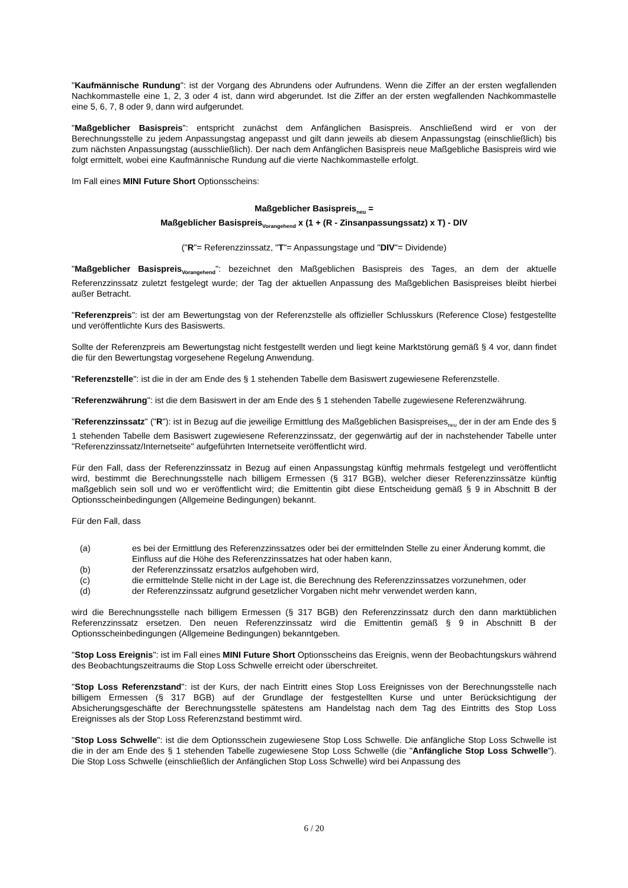"Kaufmännische Rundung": ist der Vorgang des Abrundens oder Aufrundens. Wenn die Ziffer an der ersten wegfallenden Nachkommastelle eine 1, 2, 3 oder 4 ist, dann wird abgerundet. Ist die Ziffer an der ersten wegfallenden Nachkommastelle eine 5, 6, 7, 8 oder 9, dann wird aufgerundet.
"Maßgeblicher Basispreis": entspricht zunächst dem Anfänglichen Basispreis. Anschließend wird er von der Berechnungsstelle zu jedem Anpassungstag angepasst und gilt dann jeweils ab diesem Anpassungstag (einschließlich) bis zum nächsten Anpassungstag (ausschließlich). Der nach dem Anfänglichen Basispreis neue Maßgebliche Basispreis wird wie folgt ermittelt, wobei eine Kaufmännische Rundung auf die vierte Nachkommastelle erfolgt.
Im Fall eines MINI Future Short Optionsscheins:
Maßgeblicher Basispreis<sub>neu</sub> =
Maßgeblicher Basispreis<sub>Vorangehend</sub> x (1 + (R - Zinsanpassungssatz) x T) - DIV
("R"= Referenzzinssatz, "T"= Anpassungstage und "DIV"= Dividende)
"Maßgeblicher Basispreis<sub>Vorangehend</sub>": bezeichnet den Maßgeblichen Basispreis des Tages, an dem der aktuelle Referenzzinssatz zuletzt festgelegt wurde; der Tag der aktuellen Anpassung des Maßgeblichen Basispreises bleibt hierbei außer Betracht.
"Referenzpreis": ist der am Bewertungstag von der Referenzstelle als offizieller Schlusskurs (Reference Close) festgestellte und veröffentlichte Kurs des Basiswerts.
Sollte der Referenzpreis am Bewertungstag nicht festgestellt werden und liegt keine Marktstörung gemäß § 4 vor, dann findet die für den Bewertungstag vorgesehene Regelung Anwendung.
"Referenzstelle": ist die in der am Ende des § 1 stehenden Tabelle dem Basiswert zugewiesene Referenzstelle.
"Referenzwährung": ist die dem Basiswert in der am Ende des § 1 stehenden Tabelle zugewiesene Referenzwährung.
"Referenzzinssatz" ("R"): ist in Bezug auf die jeweilige Ermittlung des Maßgeblichen Basispreises<sub>neu</sub> der in der am Ende des § 1 stehenden Tabelle dem Basiswert zugewiesene Referenzzinssatz, der gegenwärtig auf der in nachstehender Tabelle unter "Referenzzinssatz/Internetseite" aufgeführten Internetseite veröffentlicht wird.
Für den Fall, dass der Referenzzinssatz in Bezug auf einen Anpassungstag künftig mehrmals festgelegt und veröffentlicht wird, bestimmt die Berechnungsstelle nach billigem Ermessen (§ 317 BGB), welcher dieser Referenzzinssätze künftig maßgeblich sein soll und wo er veröffentlicht wird; die Emittentin gibt diese Entscheidung gemäß § 9 in Abschnitt B der Optionsscheinbedingungen (Allgemeine Bedingungen) bekannt.
Für den Fall, dass
(a) es bei der Ermittlung des Referenzzinssatzes oder bei der ermittelnden Stelle zu einer Änderung kommt, die Einfluss auf die Höhe des Referenzzinssatzes hat oder haben kann,
(b) der Referenzzinssatz ersatzlos aufgehoben wird,
(c) die ermittelnde Stelle nicht in der Lage ist, die Berechnung des Referenzzinssatzes vorzunehmen, oder
(d) der Referenzzinssatz aufgrund gesetzlicher Vorgaben nicht mehr verwendet werden kann,
wird die Berechnungsstelle nach billigem Ermessen (§ 317 BGB) den Referenzzinssatz durch den dann marktüblichen Referenzzinssatz ersetzen. Den neuen Referenzzinssatz wird die Emittentin gemäß § 9 in Abschnitt B der Optionsscheinbedingungen (Allgemeine Bedingungen) bekanntgeben.
"Stop Loss Ereignis": ist im Fall eines MINI Future Short Optionsscheins das Ereignis, wenn der Beobachtungskurs während des Beobachtungszeitraums die Stop Loss Schwelle erreicht oder überschreitet.
"Stop Loss Referenzstand": ist der Kurs, der nach Eintritt eines Stop Loss Ereignisses von der Berechnungsstelle nach billigem Ermessen (§ 317 BGB) auf der Grundlage der festgestellten Kurse und unter Berücksichtigung der Absicherungsgeschäfte der Berechnungsstelle spätestens am Handelstag nach dem Tag des Eintritts des Stop Loss Ereignisses als der Stop Loss Referenzstand bestimmt wird.
"Stop Loss Schwelle": ist die dem Optionsschein zugewiesene Stop Loss Schwelle. Die anfängliche Stop Loss Schwelle ist die in der am Ende des § 1 stehenden Tabelle zugewiesene Stop Loss Schwelle (die "Anfängliche Stop Loss Schwelle"). Die Stop Loss Schwelle (einschließlich der Anfänglichen Stop Loss Schwelle) wird bei Anpassung des
6 / 20